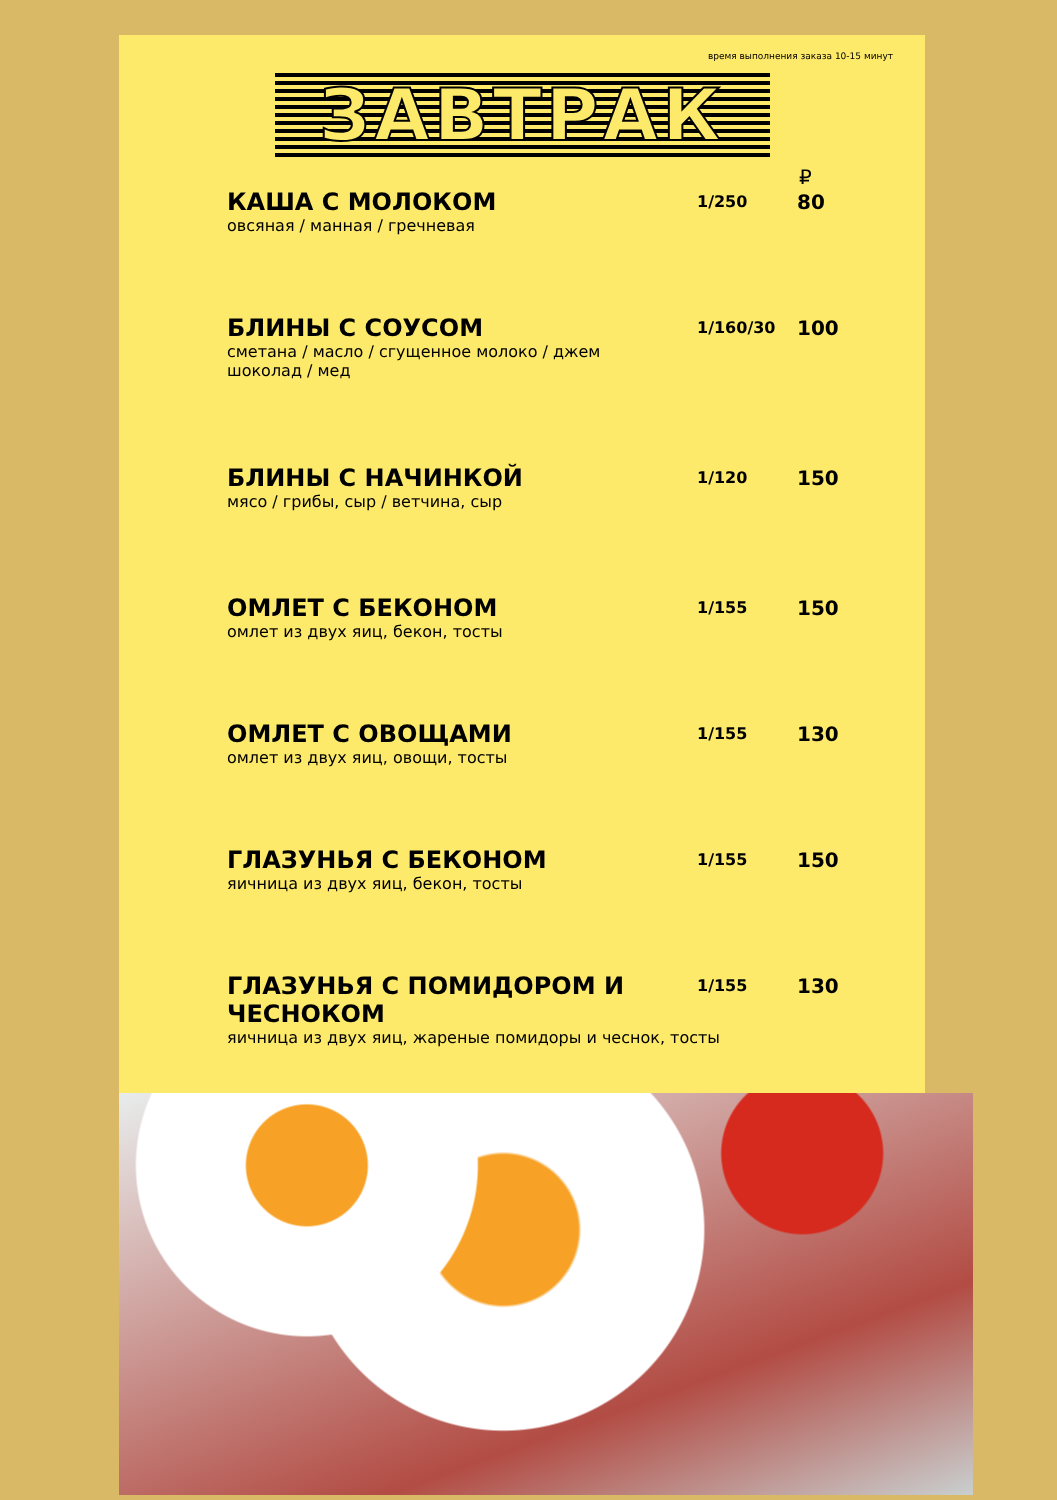время выполнения заказа 10-15 минут
ЗАВТРАК
₽
КАША С МОЛОКОМ
овсяная / манная / гречневая
1/250
80
БЛИНЫ С СОУСОМ
сметана / масло / сгущенное молоко / джем
шоколад / мед
1/160/30
100
БЛИНЫ С НАЧИНКОЙ
мясо / грибы, сыр / ветчина, сыр
1/120
150
ОМЛЕТ С БЕКОНОМ
омлет из двух яиц, бекон, тосты
1/155
150
ОМЛЕТ С ОВОЩАМИ
омлет из двух яиц, овощи, тосты
1/155
130
ГЛАЗУНЬЯ С БЕКОНОМ
яичница из двух яиц, бекон, тосты
1/155
150
ГЛАЗУНЬЯ С ПОМИДОРОМ И ЧЕСНОКОМ
яичница из двух яиц, жареные помидоры и чеснок, тосты
1/155
130